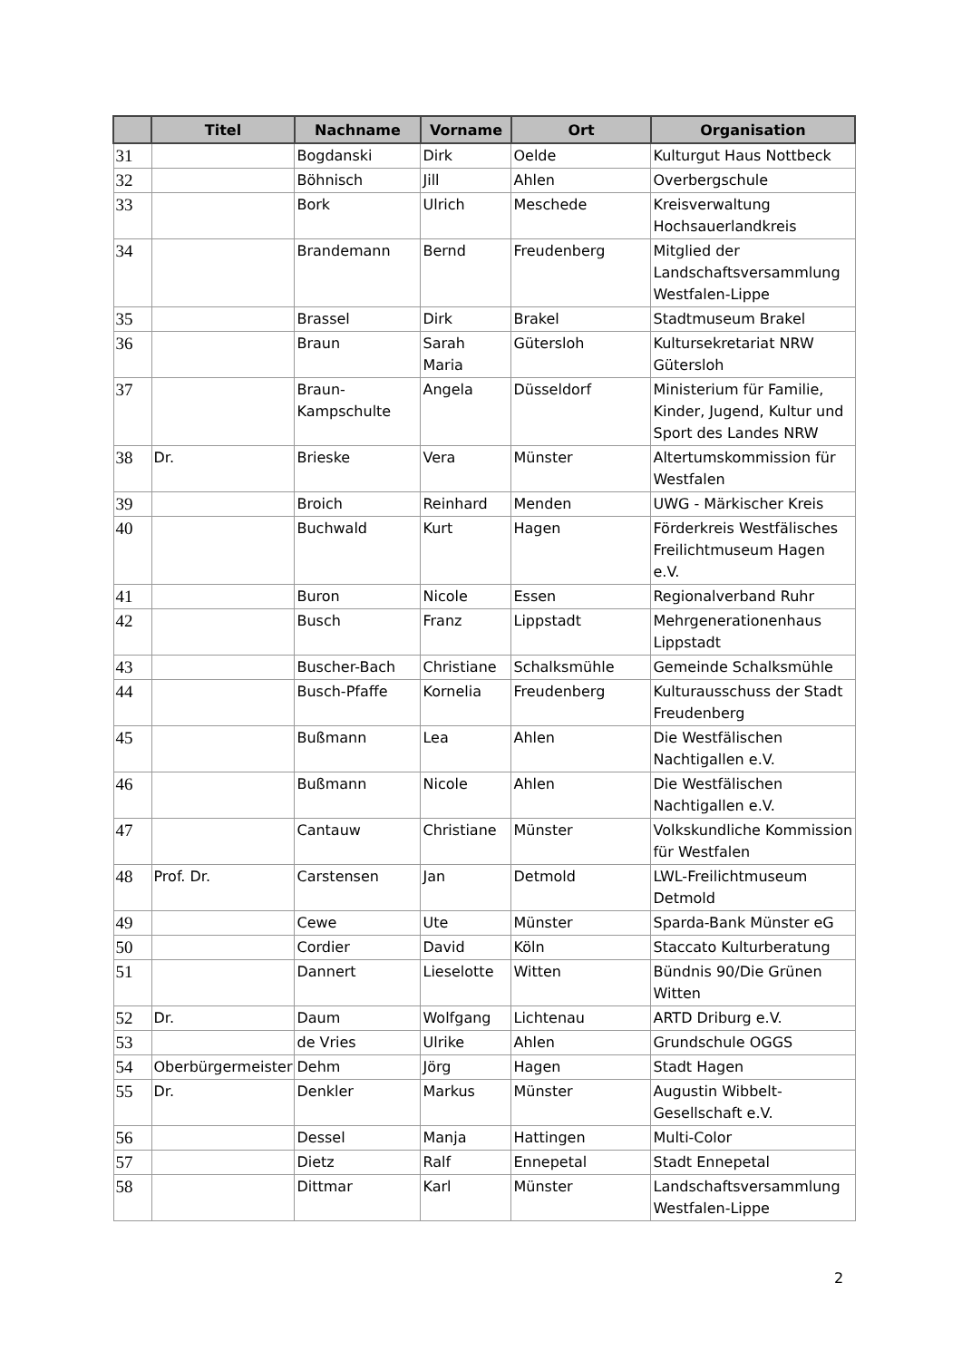| | Titel | Nachname | Vorname | Ort | Organisation |
| --- | --- | --- | --- | --- | --- |
| 31 | | Bogdanski | Dirk | Oelde | Kulturgut Haus Nottbeck |
| 32 | | Böhnisch | Jill | Ahlen | Overbergschule |
| 33 | | Bork | Ulrich | Meschede | Kreisverwaltung Hochsauerlandkreis |
| 34 | | Brandemann | Bernd | Freudenberg | Mitglied der Landschaftsversammlung Westfalen-Lippe |
| 35 | | Brassel | Dirk | Brakel | Stadtmuseum Brakel |
| 36 | | Braun | Sarah Maria | Gütersloh | Kultursekretariat NRW Gütersloh |
| 37 | | Braun-Kampschulte | Angela | Düsseldorf | Ministerium für Familie, Kinder, Jugend, Kultur und Sport des Landes NRW |
| 38 | Dr. | Brieske | Vera | Münster | Altertumskommission für Westfalen |
| 39 | | Broich | Reinhard | Menden | UWG - Märkischer Kreis |
| 40 | | Buchwald | Kurt | Hagen | Förderkreis Westfälisches Freilichtmuseum Hagen e.V. |
| 41 | | Buron | Nicole | Essen | Regionalverband Ruhr |
| 42 | | Busch | Franz | Lippstadt | Mehrgenerationenhaus Lippstadt |
| 43 | | Buscher-Bach | Christiane | Schalksmühle | Gemeinde Schalksmühle |
| 44 | | Busch-Pfaffe | Kornelia | Freudenberg | Kulturausschuss der Stadt Freudenberg |
| 45 | | Bußmann | Lea | Ahlen | Die Westfälischen Nachtigallen e.V. |
| 46 | | Bußmann | Nicole | Ahlen | Die Westfälischen Nachtigallen e.V. |
| 47 | | Cantauw | Christiane | Münster | Volkskundliche Kommission für Westfalen |
| 48 | Prof. Dr. | Carstensen | Jan | Detmold | LWL-Freilichtmuseum Detmold |
| 49 | | Cewe | Ute | Münster | Sparda-Bank Münster eG |
| 50 | | Cordier | David | Köln | Staccato Kulturberatung |
| 51 | | Dannert | Lieselotte | Witten | Bündnis 90/Die Grünen Witten |
| 52 | Dr. | Daum | Wolfgang | Lichtenau | ARTD Driburg e.V. |
| 53 | | de Vries | Ulrike | Ahlen | Grundschule OGGS |
| 54 | Oberbürgermeister | Dehm | Jörg | Hagen | Stadt Hagen |
| 55 | Dr. | Denkler | Markus | Münster | Augustin Wibbelt-Gesellschaft e.V. |
| 56 | | Dessel | Manja | Hattingen | Multi-Color |
| 57 | | Dietz | Ralf | Ennepetal | Stadt Ennepetal |
| 58 | | Dittmar | Karl | Münster | Landschaftsversammlung Westfalen-Lippe |
2